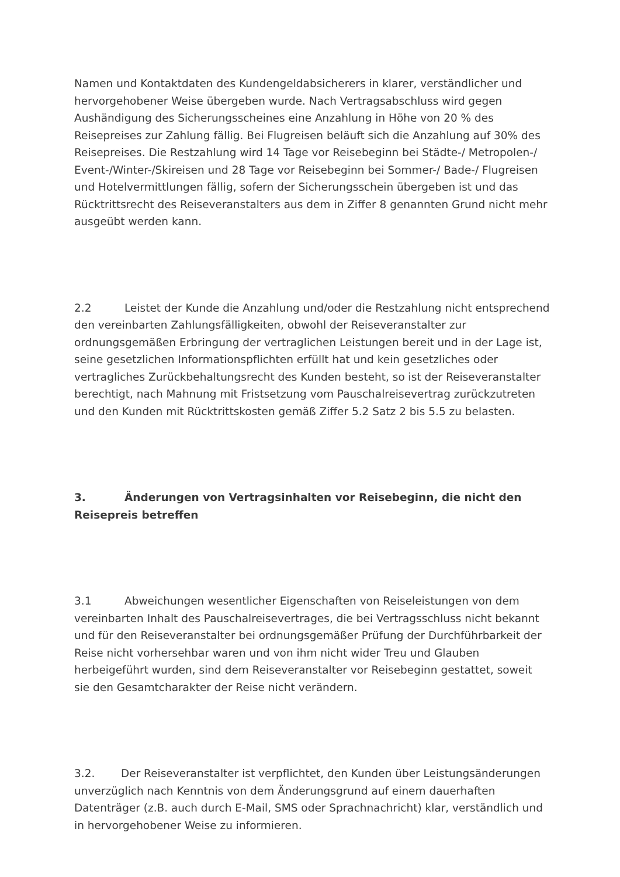Namen und Kontaktdaten des Kundengeldabsicherers in klarer, verständlicher und hervorgehobener Weise übergeben wurde. Nach Vertragsabschluss wird gegen Aushändigung des Sicherungsscheines eine Anzahlung in Höhe von 20 % des Reisepreises zur Zahlung fällig. Bei Flugreisen beläuft sich die Anzahlung auf 30% des Reisepreises. Die Restzahlung wird 14 Tage vor Reisebeginn bei Städte-/ Metropolen-/ Event-/Winter-/Skireisen und 28 Tage vor Reisebeginn bei Sommer-/ Bade-/ Flugreisen und Hotelvermittlungen fällig, sofern der Sicherungsschein übergeben ist und das Rücktrittsrecht des Reiseveranstalters aus dem in Ziffer 8 genannten Grund nicht mehr ausgeübt werden kann.
2.2 Leistet der Kunde die Anzahlung und/oder die Restzahlung nicht entsprechend den vereinbarten Zahlungsfälligkeiten, obwohl der Reiseveranstalter zur ordnungsgemäßen Erbringung der vertraglichen Leistungen bereit und in der Lage ist, seine gesetzlichen Informationspflichten erfüllt hat und kein gesetzliches oder vertragliches Zurückbehaltungsrecht des Kunden besteht, so ist der Reiseveranstalter berechtigt, nach Mahnung mit Fristsetzung vom Pauschalreisevertrag zurückzutreten und den Kunden mit Rücktrittskosten gemäß Ziffer 5.2 Satz 2 bis 5.5 zu belasten.
3. Änderungen von Vertragsinhalten vor Reisebeginn, die nicht den Reisepreis betreffen
3.1 Abweichungen wesentlicher Eigenschaften von Reiseleistungen von dem vereinbarten Inhalt des Pauschalreisevertrages, die bei Vertragsschluss nicht bekannt und für den Reiseveranstalter bei ordnungsgemäßer Prüfung der Durchführbarkeit der Reise nicht vorhersehbar waren und von ihm nicht wider Treu und Glauben herbeigeführt wurden, sind dem Reiseveranstalter vor Reisebeginn gestattet, soweit sie den Gesamtcharakter der Reise nicht verändern.
3.2. Der Reiseveranstalter ist verpflichtet, den Kunden über Leistungsänderungen unverzüglich nach Kenntnis von dem Änderungsgrund auf einem dauerhaften Datenträger (z.B. auch durch E-Mail, SMS oder Sprachnachricht) klar, verständlich und in hervorgehobener Weise zu informieren.